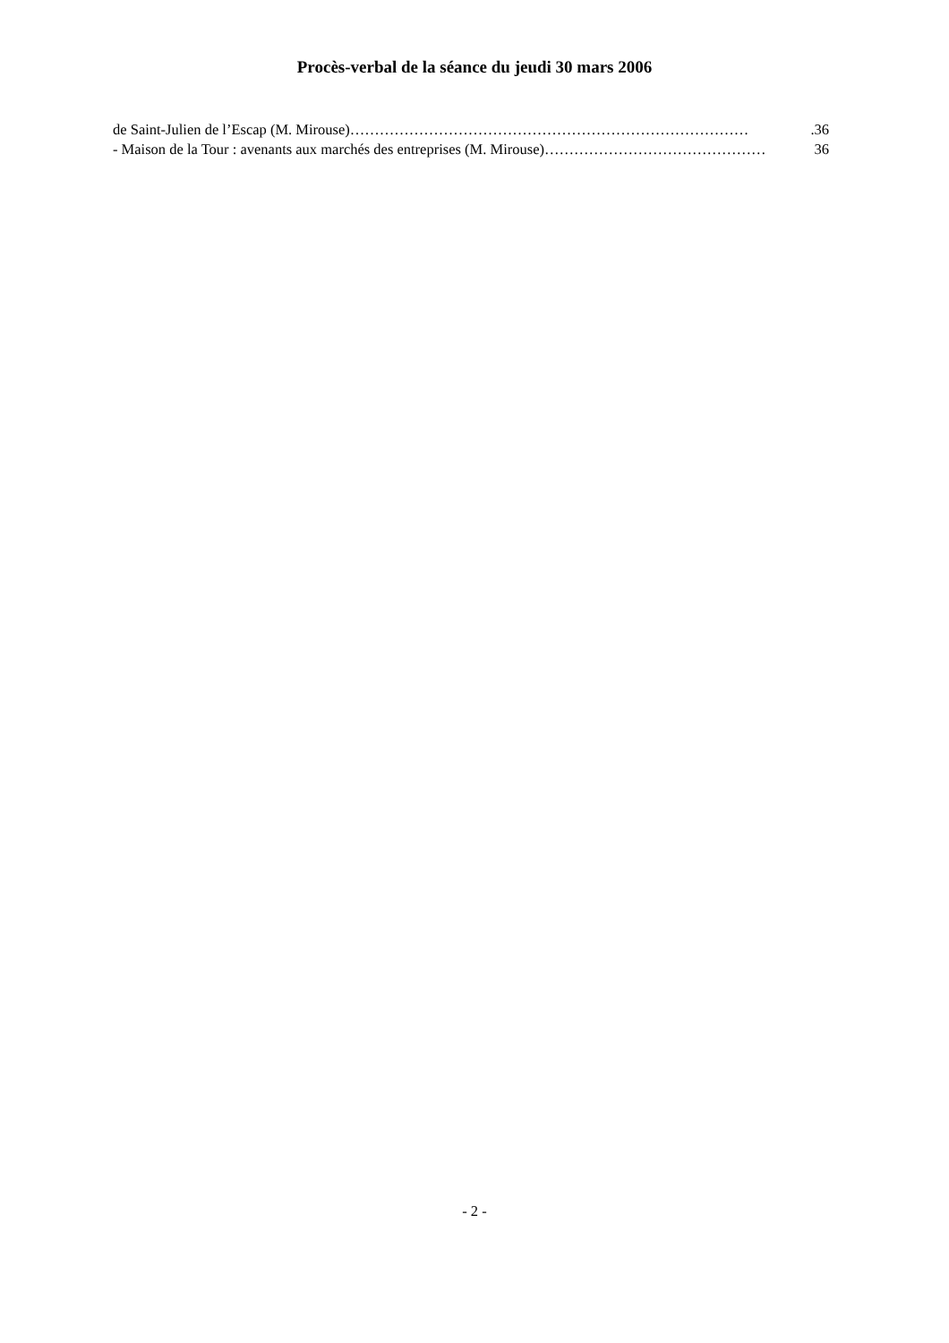Procès-verbal de la séance du jeudi 30 mars 2006
de Saint-Julien de l’Escap (M. Mirouse) ……………………………………………………………………….36
- Maison de la Tour : avenants aux marchés des entreprises (M. Mirouse) ……………………………………… 36
- 2 -